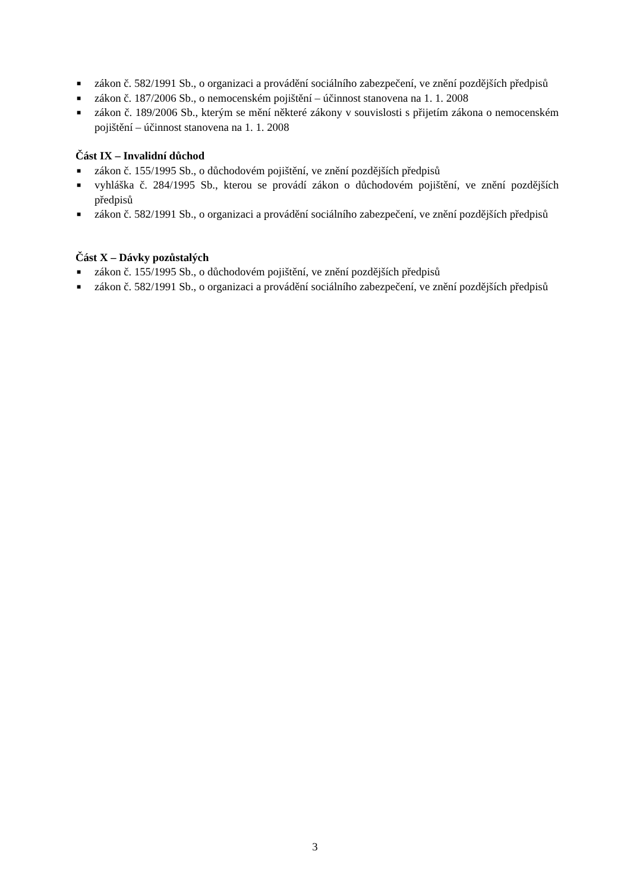■ zákon č. 582/1991 Sb., o organizaci a provádění sociálního zabezpečení, ve znění pozdějších předpisů
■ zákon č. 187/2006 Sb., o nemocenském pojištění – účinnost stanovena na 1. 1. 2008
■ zákon č. 189/2006 Sb., kterým se mění některé zákony v souvislosti s přijetím zákona o nemocenském pojištění – účinnost stanovena na 1. 1. 2008
Část IX – Invalidní důchod
■ zákon č. 155/1995 Sb., o důchodovém pojištění, ve znění pozdějších předpisů
■ vyhláška č. 284/1995 Sb., kterou se provádí zákon o důchodovém pojištění, ve znění pozdějších předpisů
■ zákon č. 582/1991 Sb., o organizaci a provádění sociálního zabezpečení, ve znění pozdějších předpisů
Část X – Dávky pozůstalých
■ zákon č. 155/1995 Sb., o důchodovém pojištění, ve znění pozdějších předpisů
■ zákon č. 582/1991 Sb., o organizaci a provádění sociálního zabezpečení, ve znění pozdějších předpisů
3